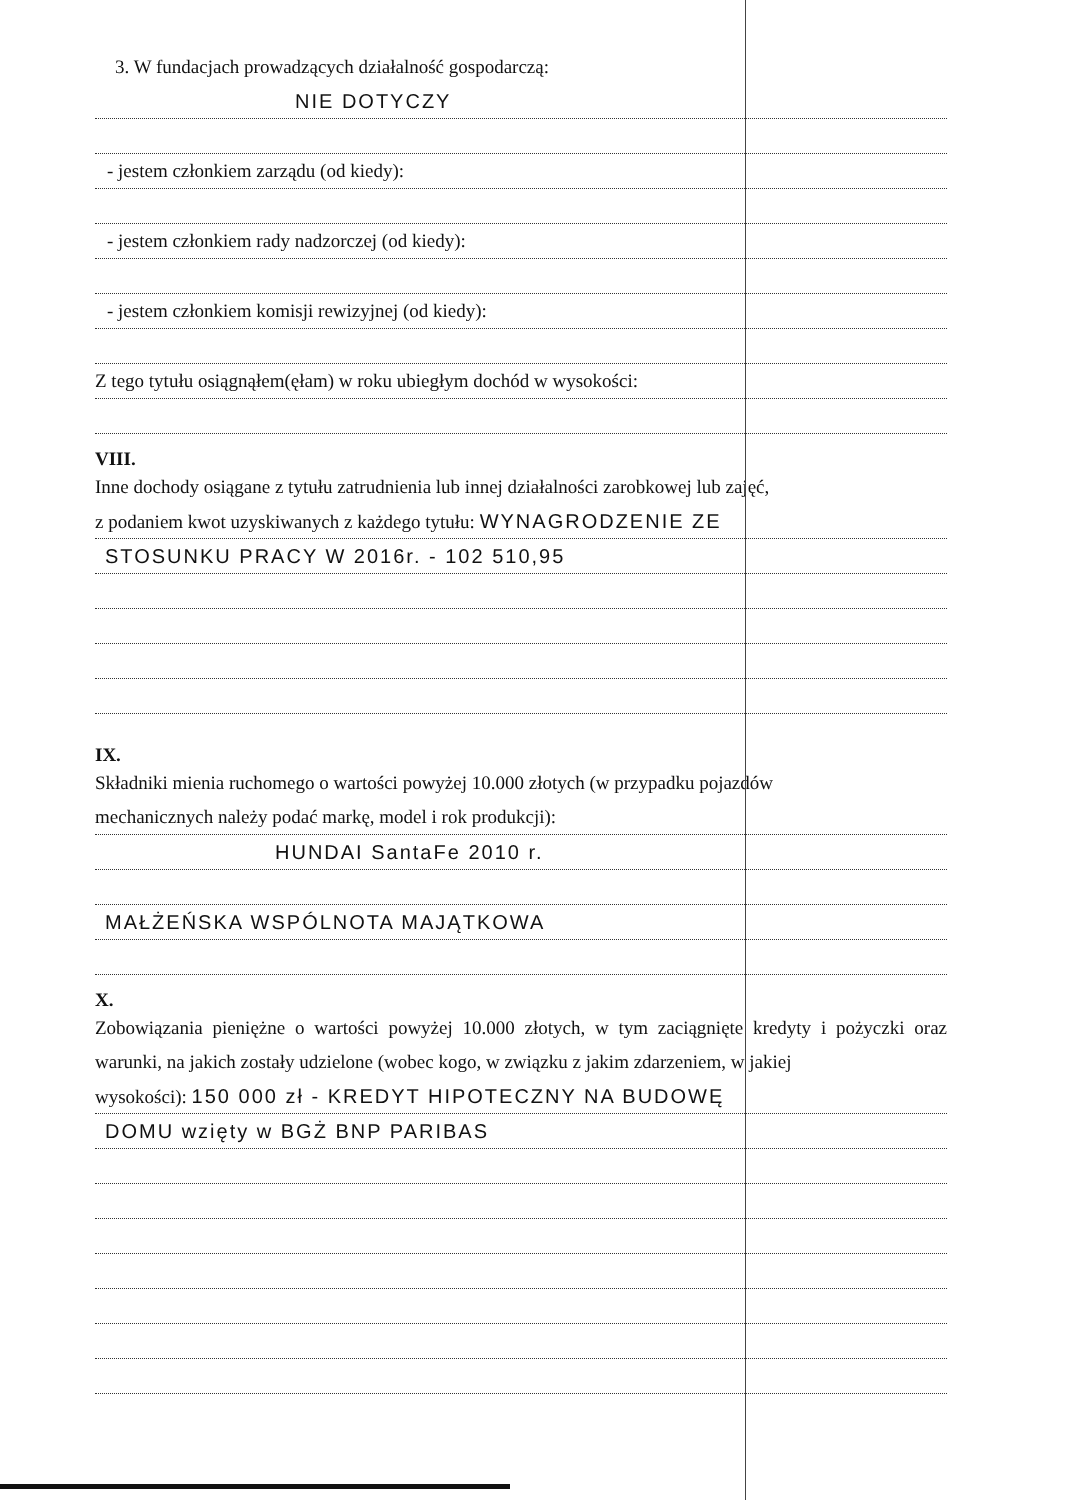3. W fundacjach prowadzących działalność gospodarczą:
NIE DOTYCZY
- jestem członkiem zarządu (od kiedy):
- jestem członkiem rady nadzorczej (od kiedy):
- jestem członkiem komisji rewizyjnej (od kiedy):
Z tego tytułu osiągnąłem(ęłam) w roku ubiegłym dochód w wysokości:
VIII.
Inne dochody osiągane z tytułu zatrudnienia lub innej działalności zarobkowej lub zajęć,
z podaniem kwot uzyskiwanych z każdego tytułu: WYNAGRODZENIE ZE
STOSUNKU PRACY W 2016r. - 102 510,95
IX.
Składniki mienia ruchomego o wartości powyżej 10.000 złotych (w przypadku pojazdów
mechanicznych należy podać markę, model i rok produkcji):
HUNDAI SantaFe 2010 r.
MAŁŻEŃSKA WSPÓLNOTA MAJĄTKOWA
X.
Zobowiązania pieniężne o wartości powyżej 10.000 złotych, w tym zaciągnięte kredyty i pożyczki oraz warunki, na jakich zostały udzielone (wobec kogo, w związku z jakim zdarzeniem, w jakiej
wysokości): 150 000 zł - KREDYT HIPOTECZNY NA BUDOWĘ
DOMU wzięty w BGŻ BNP PARIBAS